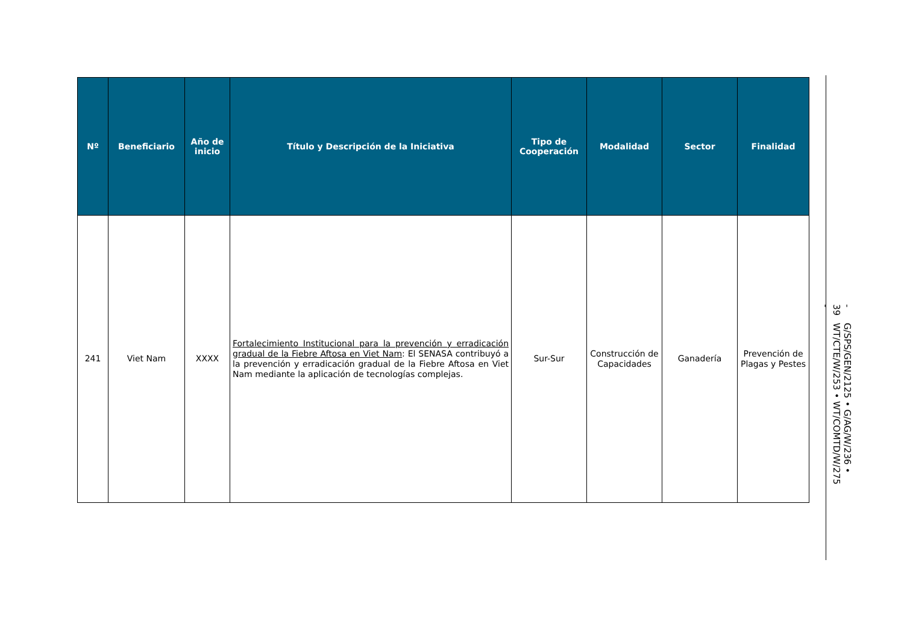| Nº | Beneficiario | Año de inicio | Título y Descripción de la Iniciativa | Tipo de Cooperación | Modalidad | Sector | Finalidad |
| --- | --- | --- | --- | --- | --- | --- | --- |
| 241 | Viet Nam | XXXX | Fortalecimiento Institucional para la prevención y erradicación gradual de la Fiebre Aftosa en Viet Nam : El SENASA contribuyó a la prevención y erradicación gradual de la Fiebre Aftosa en Viet Nam mediante la aplicación de tecnologías complejas. | Sur-Sur | Construcción de Capacidades | Ganadería | Prevención de Plagas y Pestes |
- 39 - G/SPS/GEN/2125 • G/AG/W/236 • WT/CTE/W/253 • WT/COMTD/W/275